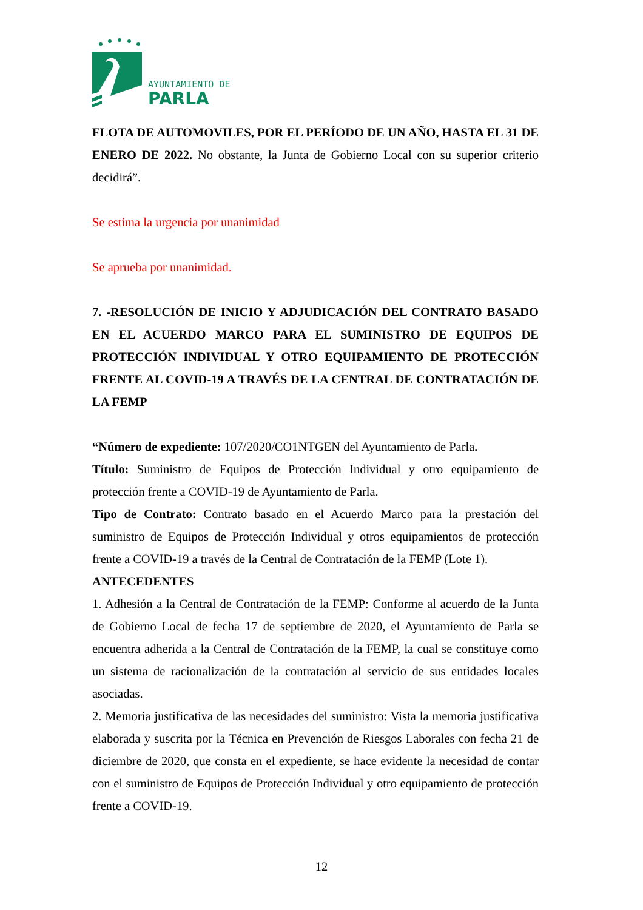AYUNTAMIENTO DE
PARLA
FLOTA DE AUTOMOVILES, POR EL PERÍODO DE UN AÑO, HASTA EL 31 DE ENERO DE 2022. No obstante, la Junta de Gobierno Local con su superior criterio decidirá”.
Se estima la urgencia por unanimidad
Se aprueba por unanimidad.
7. -RESOLUCIÓN DE INICIO Y ADJUDICACIÓN DEL CONTRATO BASADO EN EL ACUERDO MARCO PARA EL SUMINISTRO DE EQUIPOS DE PROTECCIÓN INDIVIDUAL Y OTRO EQUIPAMIENTO DE PROTECCIÓN FRENTE AL COVID-19 A TRAVÉS DE LA CENTRAL DE CONTRATACIÓN DE LA FEMP
“Número de expediente: 107/2020/CO1NTGEN del Ayuntamiento de Parla.
Título: Suministro de Equipos de Protección Individual y otro equipamiento de protección frente a COVID-19 de Ayuntamiento de Parla.
Tipo de Contrato: Contrato basado en el Acuerdo Marco para la prestación del suministro de Equipos de Protección Individual y otros equipamientos de protección frente a COVID-19 a través de la Central de Contratación de la FEMP (Lote 1).
ANTECEDENTES
1. Adhesión a la Central de Contratación de la FEMP: Conforme al acuerdo de la Junta de Gobierno Local de fecha 17 de septiembre de 2020, el Ayuntamiento de Parla se encuentra adherida a la Central de Contratación de la FEMP, la cual se constituye como un sistema de racionalización de la contratación al servicio de sus entidades locales asociadas.
2. Memoria justificativa de las necesidades del suministro: Vista la memoria justificativa elaborada y suscrita por la Técnica en Prevención de Riesgos Laborales con fecha 21 de diciembre de 2020, que consta en el expediente, se hace evidente la necesidad de contar con el suministro de Equipos de Protección Individual y otro equipamiento de protección frente a COVID-19.
12